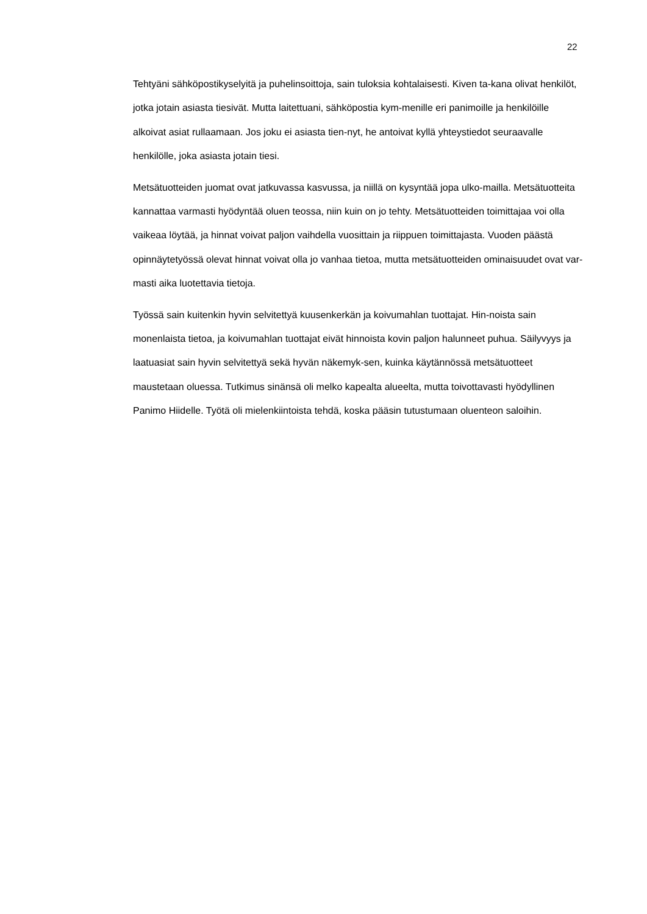22
Tehtyäni sähköpostikyselyitä ja puhelinsoittoja, sain tuloksia kohtalaisesti. Kiven ta-kana olivat henkilöt, jotka jotain asiasta tiesivät. Mutta laitettuani, sähköpostia kym-menille eri panimoille ja henkilöille alkoivat asiat rullaamaan. Jos joku ei asiasta tien-nyt, he antoivat kyllä yhteystiedot seuraavalle henkilölle, joka asiasta jotain tiesi.
Metsätuotteiden juomat ovat jatkuvassa kasvussa, ja niillä on kysyntää jopa ulko-mailla. Metsätuotteita kannattaa varmasti hyödyntää oluen teossa, niin kuin on jo tehty. Metsätuotteiden toimittajaa voi olla vaikeaa löytää, ja hinnat voivat paljon vaihdella vuosittain ja riippuen toimittajasta. Vuoden päästä opinnäytetyössä olevat hinnat voivat olla jo vanhaa tietoa, mutta metsätuotteiden ominaisuudet ovat var-masti aika luotettavia tietoja.
Työssä sain kuitenkin hyvin selvitettyä kuusenkerkän ja koivumahlan tuottajat. Hin-noista sain monenlaista tietoa, ja koivumahlan tuottajat eivät hinnoista kovin paljon halunneet puhua. Säilyvyys ja laatuasiat sain hyvin selvitettyä sekä hyvän näkemyk-sen, kuinka käytännössä metsätuotteet maustetaan oluessa. Tutkimus sinänsä oli melko kapealta alueelta, mutta toivottavasti hyödyllinen Panimo Hiidelle. Työtä oli mielenkiintoista tehdä, koska pääsin tutustumaan oluenteon saloihin.